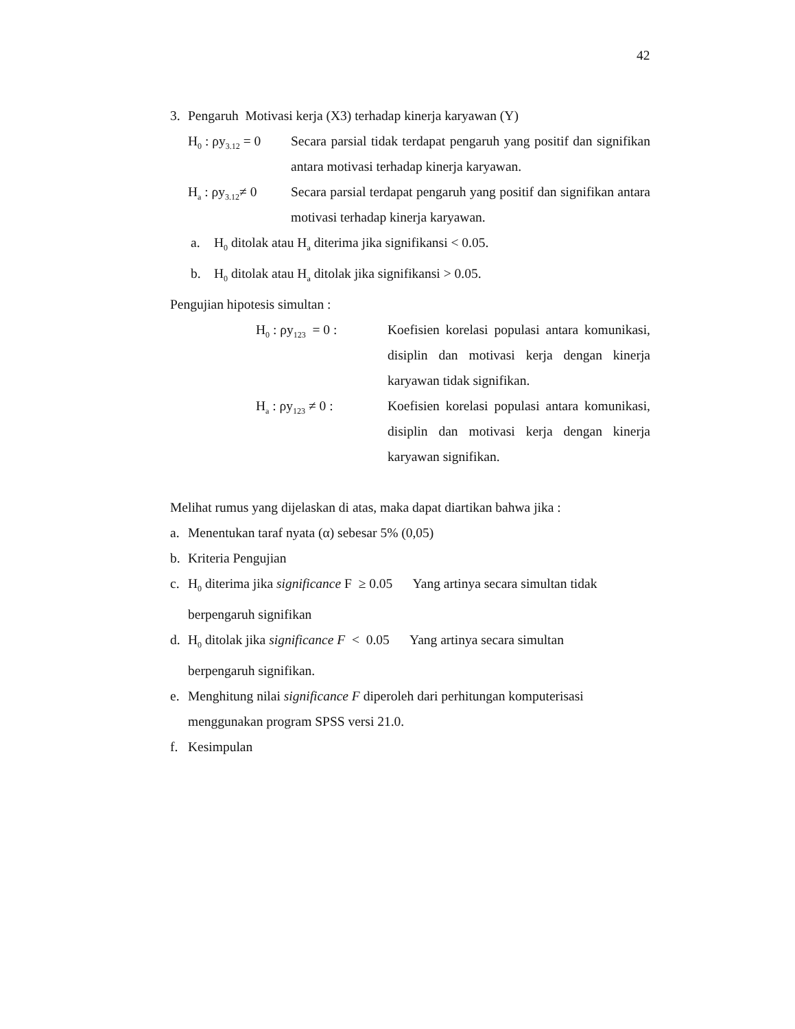42
3. Pengaruh Motivasi kerja (X3) terhadap kinerja karyawan (Y)
H<sub>0</sub> : ρy<sub>3.12</sub> = 0 Secara parsial tidak terdapat pengaruh yang positif dan signifikan antara motivasi terhadap kinerja karyawan.
H<sub>a</sub> : ρy<sub>3.12</sub>≠ 0 Secara parsial terdapat pengaruh yang positif dan signifikan antara motivasi terhadap kinerja karyawan.
a. H<sub>0</sub> ditolak atau H<sub>a</sub> diterima jika signifikansi < 0.05.
b. H<sub>0</sub> ditolak atau H<sub>a</sub> ditolak jika signifikansi > 0.05.
Pengujian hipotesis simultan :
H<sub>0</sub> : ρy<sub>123</sub> = 0 : Koefisien korelasi populasi antara komunikasi, disiplin dan motivasi kerja dengan kinerja karyawan tidak signifikan.
H<sub>a</sub> : ρy<sub>123</sub> ≠ 0 : Koefisien korelasi populasi antara komunikasi, disiplin dan motivasi kerja dengan kinerja karyawan signifikan.
Melihat rumus yang dijelaskan di atas, maka dapat diartikan bahwa jika :
a. Menentukan taraf nyata (α) sebesar 5% (0,05)
b. Kriteria Pengujian
c. H<sub>0</sub> diterima jika significance F ≥ 0.05 Yang artinya secara simultan tidak berpengaruh signifikan
d. H<sub>0</sub> ditolak jika significance F < 0.05 Yang artinya secara simultan
berpengaruh signifikan.
e. Menghitung nilai significance F diperoleh dari perhitungan komputerisasi menggunakan program SPSS versi 21.0.
f. Kesimpulan